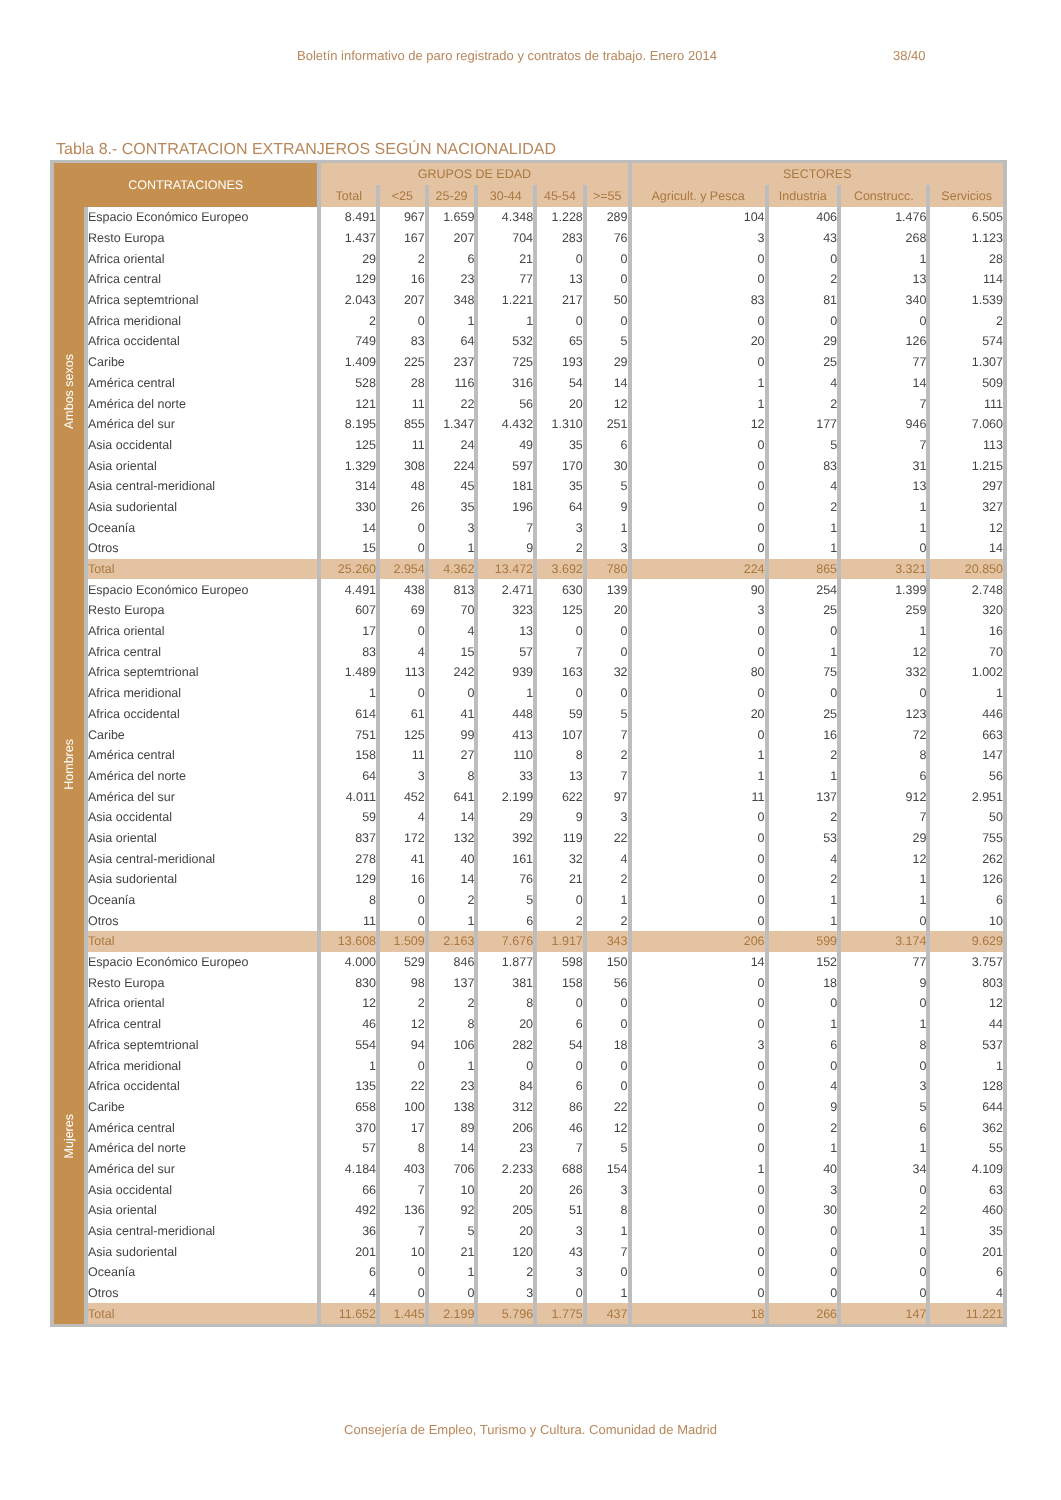Boletín informativo de paro registrado y contratos de trabajo. Enero 2014 38/40
Tabla 8.- CONTRATACION EXTRANJEROS SEGÚN NACIONALIDAD
| CONTRATACIONES | | GRUPOS DE EDAD | | | | | | SECTORES | | | |
| --- | --- | --- | --- | --- | --- | --- | --- | --- | --- | --- | --- |
| | | Total | <25 | 25-29 | 30-44 | 45-54 | >=55 | Agricult. y Pesca | Industria | Construcc. | Servicios |
| Ambos sexos | Espacio Económico Europeo | 8.491 | 967 | 1.659 | 4.348 | 1.228 | 289 | 104 | 406 | 1.476 | 6.505 |
| | Resto Europa | 1.437 | 167 | 207 | 704 | 283 | 76 | 3 | 43 | 268 | 1.123 |
| | Africa oriental | 29 | 2 | 6 | 21 | 0 | 0 | 0 | 0 | 1 | 28 |
| | Africa central | 129 | 16 | 23 | 77 | 13 | 0 | 0 | 2 | 13 | 114 |
| | Africa septemtrional | 2.043 | 207 | 348 | 1.221 | 217 | 50 | 83 | 81 | 340 | 1.539 |
| | Africa meridional | 2 | 0 | 1 | 1 | 0 | 0 | 0 | 0 | 0 | 2 |
| | Africa occidental | 749 | 83 | 64 | 532 | 65 | 5 | 20 | 29 | 126 | 574 |
| | Caribe | 1.409 | 225 | 237 | 725 | 193 | 29 | 0 | 25 | 77 | 1.307 |
| | América central | 528 | 28 | 116 | 316 | 54 | 14 | 1 | 4 | 14 | 509 |
| | América del norte | 121 | 11 | 22 | 56 | 20 | 12 | 1 | 2 | 7 | 111 |
| | América del sur | 8.195 | 855 | 1.347 | 4.432 | 1.310 | 251 | 12 | 177 | 946 | 7.060 |
| | Asia occidental | 125 | 11 | 24 | 49 | 35 | 6 | 0 | 5 | 7 | 113 |
| | Asia oriental | 1.329 | 308 | 224 | 597 | 170 | 30 | 0 | 83 | 31 | 1.215 |
| | Asia central-meridional | 314 | 48 | 45 | 181 | 35 | 5 | 0 | 4 | 13 | 297 |
| | Asia sudoriental | 330 | 26 | 35 | 196 | 64 | 9 | 0 | 2 | 1 | 327 |
| | Oceanía | 14 | 0 | 3 | 7 | 3 | 1 | 0 | 1 | 1 | 12 |
| | Otros | 15 | 0 | 1 | 9 | 2 | 3 | 0 | 1 | 0 | 14 |
| | Total | 25.260 | 2.954 | 4.362 | 13.472 | 3.692 | 780 | 224 | 865 | 3.321 | 20.850 |
| Hombres | Espacio Económico Europeo | 4.491 | 438 | 813 | 2.471 | 630 | 139 | 90 | 254 | 1.399 | 2.748 |
| | Resto Europa | 607 | 69 | 70 | 323 | 125 | 20 | 3 | 25 | 259 | 320 |
| | Africa oriental | 17 | 0 | 4 | 13 | 0 | 0 | 0 | 0 | 1 | 16 |
| | Africa central | 83 | 4 | 15 | 57 | 7 | 0 | 0 | 1 | 12 | 70 |
| | Africa septemtrional | 1.489 | 113 | 242 | 939 | 163 | 32 | 80 | 75 | 332 | 1.002 |
| | Africa meridional | 1 | 0 | 0 | 1 | 0 | 0 | 0 | 0 | 0 | 1 |
| | Africa occidental | 614 | 61 | 41 | 448 | 59 | 5 | 20 | 25 | 123 | 446 |
| | Caribe | 751 | 125 | 99 | 413 | 107 | 7 | 0 | 16 | 72 | 663 |
| | América central | 158 | 11 | 27 | 110 | 8 | 2 | 1 | 2 | 8 | 147 |
| | América del norte | 64 | 3 | 8 | 33 | 13 | 7 | 1 | 1 | 6 | 56 |
| | América del sur | 4.011 | 452 | 641 | 2.199 | 622 | 97 | 11 | 137 | 912 | 2.951 |
| | Asia occidental | 59 | 4 | 14 | 29 | 9 | 3 | 0 | 2 | 7 | 50 |
| | Asia oriental | 837 | 172 | 132 | 392 | 119 | 22 | 0 | 53 | 29 | 755 |
| | Asia central-meridional | 278 | 41 | 40 | 161 | 32 | 4 | 0 | 4 | 12 | 262 |
| | Asia sudoriental | 129 | 16 | 14 | 76 | 21 | 2 | 0 | 2 | 1 | 126 |
| | Oceanía | 8 | 0 | 2 | 5 | 0 | 1 | 0 | 1 | 1 | 6 |
| | Otros | 11 | 0 | 1 | 6 | 2 | 2 | 0 | 1 | 0 | 10 |
| | Total | 13.608 | 1.509 | 2.163 | 7.676 | 1.917 | 343 | 206 | 599 | 3.174 | 9.629 |
| Mujeres | Espacio Económico Europeo | 4.000 | 529 | 846 | 1.877 | 598 | 150 | 14 | 152 | 77 | 3.757 |
| | Resto Europa | 830 | 98 | 137 | 381 | 158 | 56 | 0 | 18 | 9 | 803 |
| | Africa oriental | 12 | 2 | 2 | 8 | 0 | 0 | 0 | 0 | 0 | 12 |
| | Africa central | 46 | 12 | 8 | 20 | 6 | 0 | 0 | 1 | 1 | 44 |
| | Africa septemtrional | 554 | 94 | 106 | 282 | 54 | 18 | 3 | 6 | 8 | 537 |
| | Africa meridional | 1 | 0 | 1 | 0 | 0 | 0 | 0 | 0 | 0 | 1 |
| | Africa occidental | 135 | 22 | 23 | 84 | 6 | 0 | 0 | 4 | 3 | 128 |
| | Caribe | 658 | 100 | 138 | 312 | 86 | 22 | 0 | 9 | 5 | 644 |
| | América central | 370 | 17 | 89 | 206 | 46 | 12 | 0 | 2 | 6 | 362 |
| | América del norte | 57 | 8 | 14 | 23 | 7 | 5 | 0 | 1 | 1 | 55 |
| | América del sur | 4.184 | 403 | 706 | 2.233 | 688 | 154 | 1 | 40 | 34 | 4.109 |
| | Asia occidental | 66 | 7 | 10 | 20 | 26 | 3 | 0 | 3 | 0 | 63 |
| | Asia oriental | 492 | 136 | 92 | 205 | 51 | 8 | 0 | 30 | 2 | 460 |
| | Asia central-meridional | 36 | 7 | 5 | 20 | 3 | 1 | 0 | 0 | 1 | 35 |
| | Asia sudoriental | 201 | 10 | 21 | 120 | 43 | 7 | 0 | 0 | 0 | 201 |
| | Oceanía | 6 | 0 | 1 | 2 | 3 | 0 | 0 | 0 | 0 | 6 |
| | Otros | 4 | 0 | 0 | 3 | 0 | 1 | 0 | 0 | 0 | 4 |
| | Total | 11.652 | 1.445 | 2.199 | 5.796 | 1.775 | 437 | 18 | 266 | 147 | 11.221 |
Consejería de Empleo, Turismo y Cultura. Comunidad de Madrid